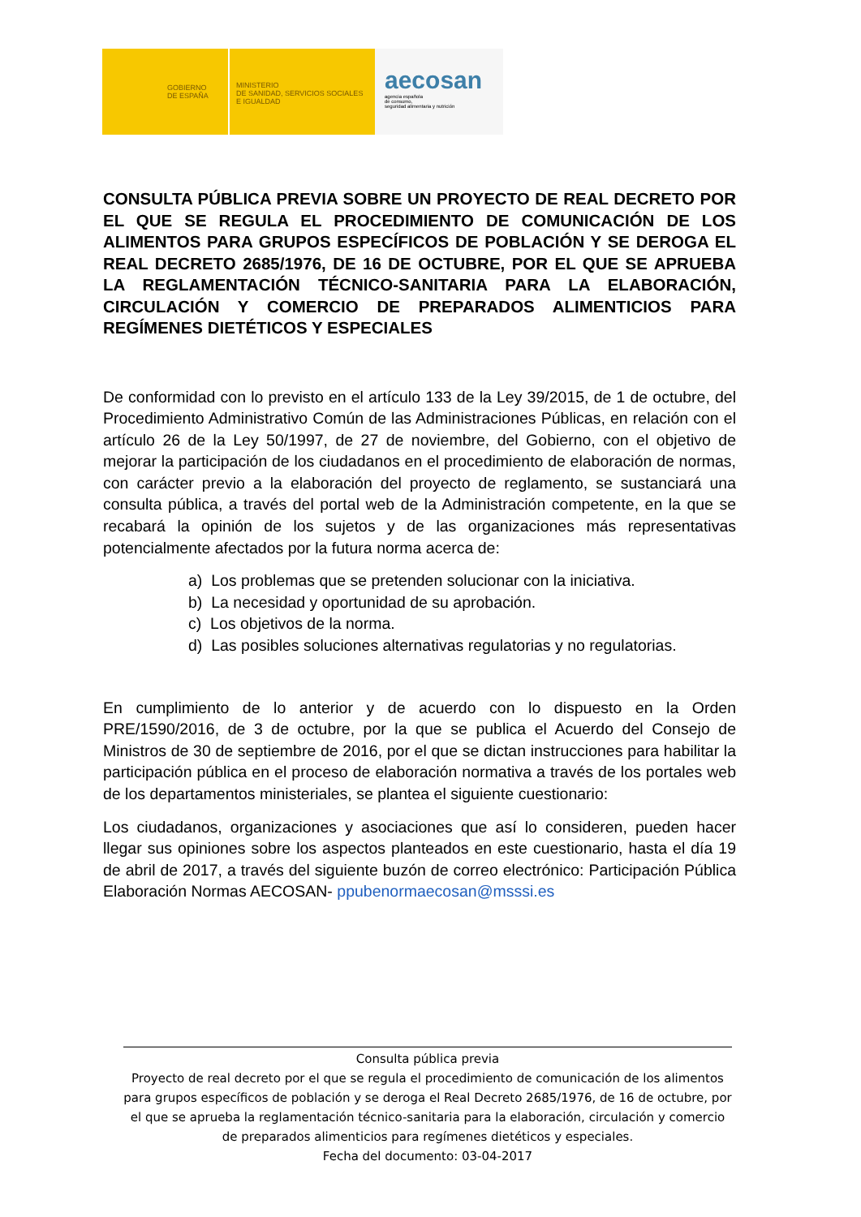GOBIERNO
DE ESPAÑA
MINISTERIO
DE SANIDAD, SERVICIOS SOCIALES
E IGUALDAD
aecosan
agencia española
de consumo,
seguridad alimentaria y nutrición
CONSULTA PÚBLICA PREVIA SOBRE UN PROYECTO DE REAL DECRETO POR EL QUE SE REGULA EL PROCEDIMIENTO DE COMUNICACIÓN DE LOS ALIMENTOS PARA GRUPOS ESPECÍFICOS DE POBLACIÓN Y SE DEROGA EL REAL DECRETO 2685/1976, DE 16 DE OCTUBRE, POR EL QUE SE APRUEBA LA REGLAMENTACIÓN TÉCNICO-SANITARIA PARA LA ELABORACIÓN, CIRCULACIÓN Y COMERCIO DE PREPARADOS ALIMENTICIOS PARA REGÍMENES DIETÉTICOS Y ESPECIALES
De conformidad con lo previsto en el artículo 133 de la Ley 39/2015, de 1 de octubre, del Procedimiento Administrativo Común de las Administraciones Públicas, en relación con el artículo 26 de la Ley 50/1997, de 27 de noviembre, del Gobierno, con el objetivo de mejorar la participación de los ciudadanos en el procedimiento de elaboración de normas, con carácter previo a la elaboración del proyecto de reglamento, se sustanciará una consulta pública, a través del portal web de la Administración competente, en la que se recabará la opinión de los sujetos y de las organizaciones más representativas potencialmente afectados por la futura norma acerca de:
a) Los problemas que se pretenden solucionar con la iniciativa.
b) La necesidad y oportunidad de su aprobación.
c) Los objetivos de la norma.
d) Las posibles soluciones alternativas regulatorias y no regulatorias.
En cumplimiento de lo anterior y de acuerdo con lo dispuesto en la Orden PRE/1590/2016, de 3 de octubre, por la que se publica el Acuerdo del Consejo de Ministros de 30 de septiembre de 2016, por el que se dictan instrucciones para habilitar la participación pública en el proceso de elaboración normativa a través de los portales web de los departamentos ministeriales, se plantea el siguiente cuestionario:
Los ciudadanos, organizaciones y asociaciones que así lo consideren, pueden hacer llegar sus opiniones sobre los aspectos planteados en este cuestionario, hasta el día 19 de abril de 2017, a través del siguiente buzón de correo electrónico: Participación Pública Elaboración Normas AECOSAN- ppubenormaecosan@msssi.es
Consulta pública previa
Proyecto de real decreto por el que se regula el procedimiento de comunicación de los alimentos para grupos específicos de población y se deroga el Real Decreto 2685/1976, de 16 de octubre, por el que se aprueba la reglamentación técnico-sanitaria para la elaboración, circulación y comercio de preparados alimenticios para regímenes dietéticos y especiales.
Fecha del documento: 03-04-2017